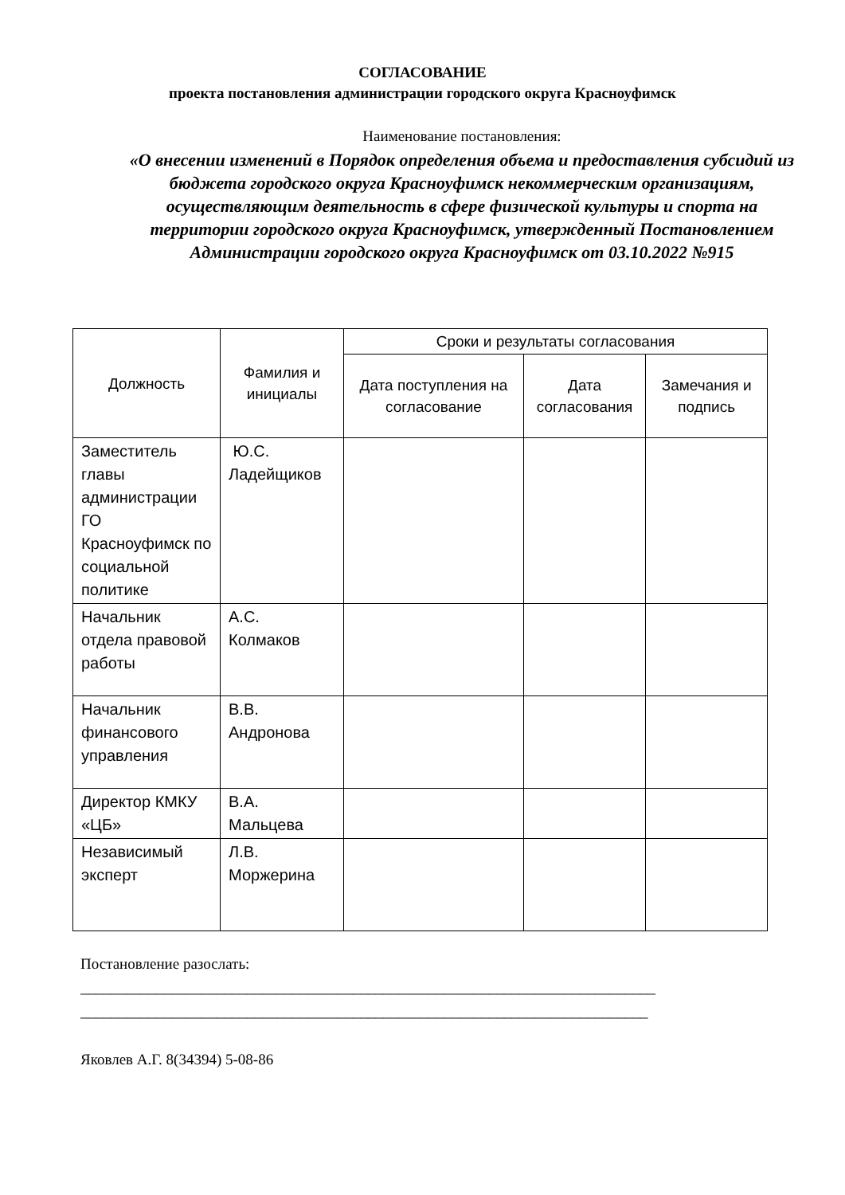СОГЛАСОВАНИЕ
проекта постановления администрации городского округа Красноуфимск
Наименование постановления:
«О внесении изменений в Порядок определения объема и предоставления субсидий из бюджета городского округа Красноуфимск некоммерческим организациям, осуществляющим деятельность в сфере физической культуры и спорта на территории городского округа Красноуфимск, утвержденный Постановлением Администрации городского округа Красноуфимск от 03.10.2022 №915
| Должность | Фамилия и инициалы | Сроки и результаты согласования | | |
| --- | --- | --- | --- | --- |
| | | Дата поступления на согласование | Дата согласования | Замечания и подпись |
| Заместитель главы администрации ГО Красноуфимск по социальной политике | Ю.С. Ладейщиков | | | |
| Начальник отдела правовой работы | А.С. Колмаков | | | |
| Начальник финансового управления | В.В. Андронова | | | |
| Директор КМКУ «ЦБ» | В.А. Мальцева | | | |
| Независимый эксперт | Л.В. Моржерина | | | |
Постановление разослать:
____________________________________________________________________________
___________________________________________________________________________
Яковлев А.Г. 8(34394) 5-08-86